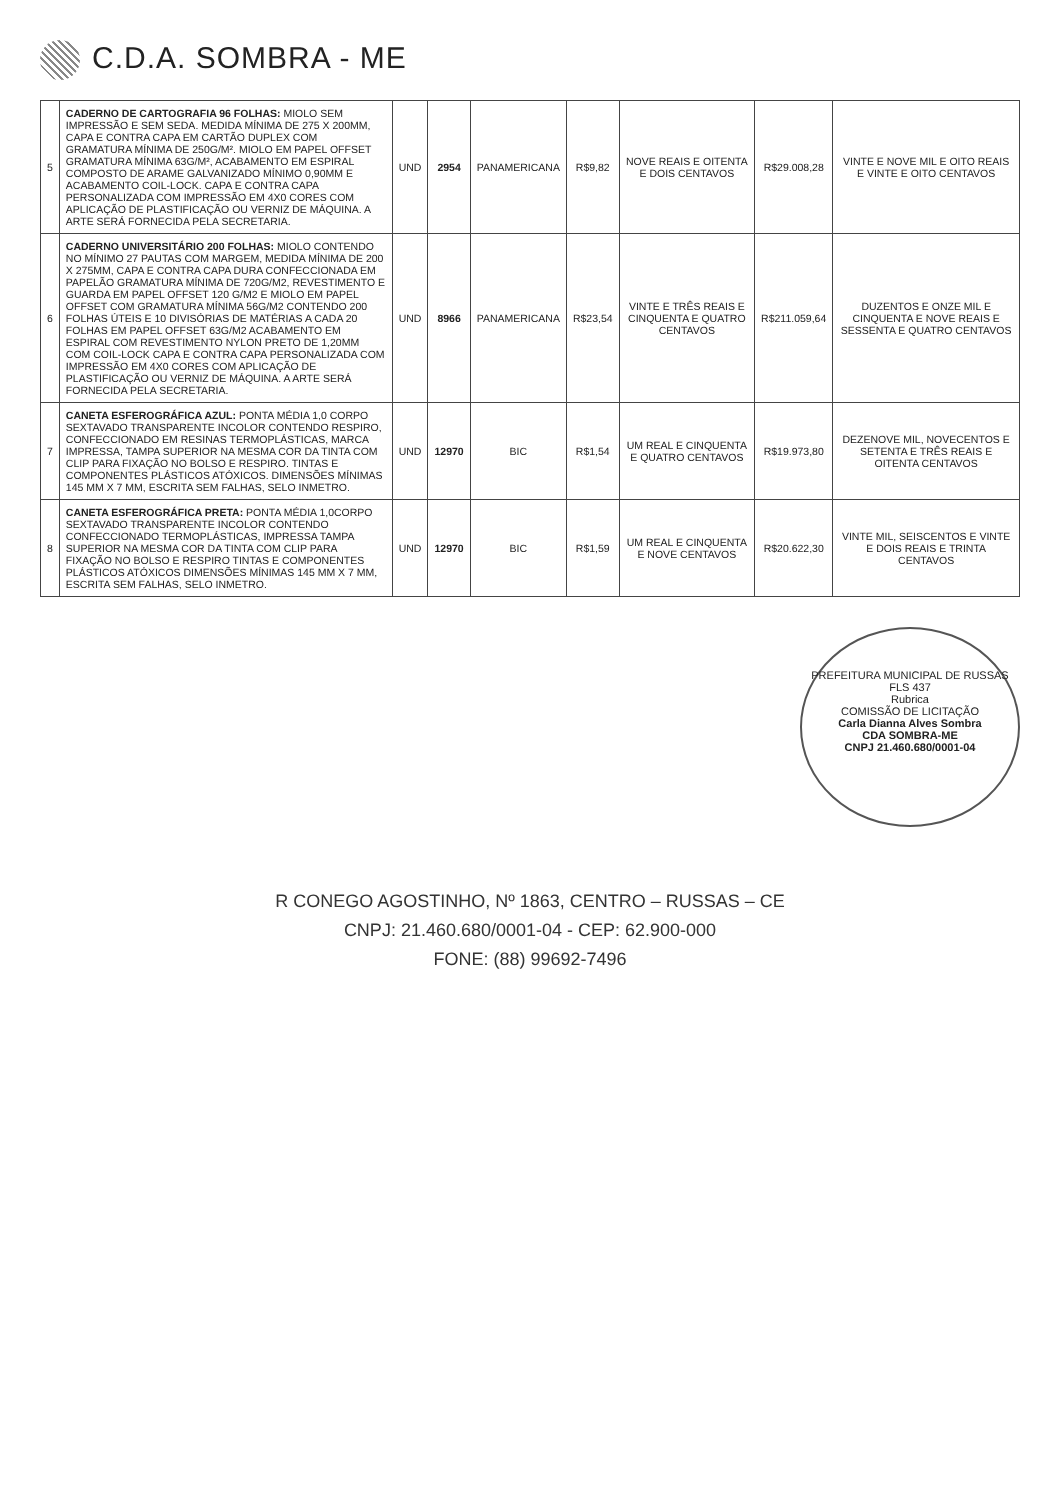C.D.A. SOMBRA - ME
| 5 | CADERNO DE CARTOGRAFIA 96 FOLHAS: MIOLO SEM IMPRESSÃO E SEM SEDA. MEDIDA MÍNIMA DE 275 X 200MM, CAPA E CONTRA CAPA EM CARTÃO DUPLEX COM GRAMATURA MÍNIMA DE 250G/M². MIOLO EM PAPEL OFFSET GRAMATURA MÍNIMA 63G/M², ACABAMENTO EM ESPIRAL COMPOSTO DE ARAME GALVANIZADO MÍNIMO 0,90MM E ACABAMENTO COIL-LOCK. CAPA E CONTRA CAPA PERSONALIZADA COM IMPRESSÃO EM 4X0 CORES COM APLICAÇÃO DE PLASTIFICAÇÃO OU VERNIZ DE MÁQUINA. A ARTE SERÁ FORNECIDA PELA SECRETARIA. | UND | 2954 | PANAMERICANA | R$9,82 | NOVE REAIS E OITENTA E DOIS CENTAVOS | R$29.008,28 | VINTE E NOVE MIL E OITO REAIS E VINTE E OITO CENTAVOS |
| 6 | CADERNO UNIVERSITÁRIO 200 FOLHAS: MIOLO CONTENDO NO MÍNIMO 27 PAUTAS COM MARGEM, MEDIDA MÍNIMA DE 200 X 275MM, CAPA E CONTRA CAPA DURA CONFECCIONADA EM PAPELÃO GRAMATURA MÍNIMA DE 720G/M2, REVESTIMENTO E GUARDA EM PAPEL OFFSET 120 G/M2 E MIOLO EM PAPEL OFFSET COM GRAMATURA MÍNIMA 56G/M2 CONTENDO 200 FOLHAS ÚTEIS E 10 DIVISÓRIAS DE MATÉRIAS A CADA 20 FOLHAS EM PAPEL OFFSET 63G/M2 ACABAMENTO EM ESPIRAL COM REVESTIMENTO NYLON PRETO DE 1,20MM COM COIL-LOCK CAPA E CONTRA CAPA PERSONALIZADA COM IMPRESSÃO EM 4X0 CORES COM APLICAÇÃO DE PLASTIFICAÇÃO OU VERNIZ DE MÁQUINA. A ARTE SERÁ FORNECIDA PELA SECRETARIA. | UND | 8966 | PANAMERICANA | R$23,54 | VINTE E TRÊS REAIS E CINQUENTA E QUATRO CENTAVOS | R$211.059,64 | DUZENTOS E ONZE MIL E CINQUENTA E NOVE REAIS E SESSENTA E QUATRO CENTAVOS |
| 7 | CANETA ESFEROGRÁFICA AZUL: PONTA MÉDIA 1,0 CORPO SEXTAVADO TRANSPARENTE INCOLOR CONTENDO RESPIRO, CONFECCIONADO EM RESINAS TERMOPLÁSTICAS, MARCA IMPRESSA, TAMPA SUPERIOR NA MESMA COR DA TINTA COM CLIP PARA FIXAÇÃO NO BOLSO E RESPIRO. TINTAS E COMPONENTES PLÁSTICOS ATÓXICOS. DIMENSÕES MÍNIMAS 145 MM X 7 MM, ESCRITA SEM FALHAS, SELO INMETRO. | UND | 12970 | BIC | R$1,54 | UM REAL E CINQUENTA E QUATRO CENTAVOS | R$19.973,80 | DEZENOVE MIL, NOVECENTOS E SETENTA E TRÊS REAIS E OITENTA CENTAVOS |
| 8 | CANETA ESFEROGRÁFICA PRETA: PONTA MÉDIA 1,0CORPO SEXTAVADO TRANSPARENTE INCOLOR CONTENDO CONFECCIONADO TERMOPLÁSTICAS, IMPRESSA TAMPA SUPERIOR NA MESMA COR DA TINTA COM CLIP PARA FIXAÇÃO NO BOLSO E RESPIRO TINTAS E COMPONENTES PLÁSTICOS ATÓXICOS DIMENSÕES MÍNIMAS 145 MM X 7 MM, ESCRITA SEM FALHAS, SELO INMETRO. | UND | 12970 | BIC | R$1,59 | UM REAL E CINQUENTA E NOVE CENTAVOS | R$20.622,30 | VINTE MIL, SEISCENTOS E VINTE E DOIS REAIS E TRINTA CENTAVOS |
PREFEITURA MUNICIPAL DE RUSSAS
FLS 437
Rubrica
COMISSÃO DE LICITAÇÃO
Carla Dianna Alves Sombra
CDA SOMBRA-ME
CNPJ 21.460.680/0001-04
R CONEGO AGOSTINHO, Nº 1863, CENTRO – RUSSAS – CE
CNPJ: 21.460.680/0001-04 - CEP: 62.900-000
FONE: (88) 99692-7496